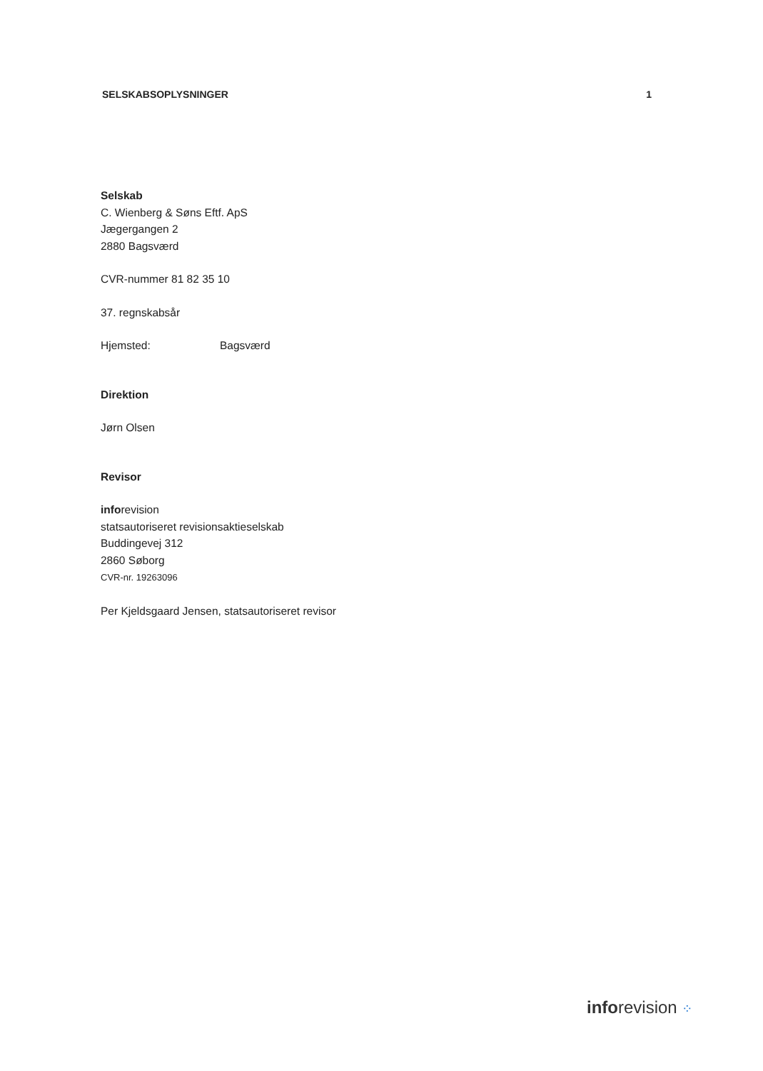SELSKABSOPLYSNINGER 1
Selskab
C. Wienberg & Søns Eftf. ApS
Jægergangen 2
2880 Bagsværd
CVR-nummer 81 82 35 10
37. regnskabsår
Hjemsted: Bagsværd
Direktion
Jørn Olsen
Revisor
inforevision
statsautoriseret revisionsaktieselskab
Buddingevej 312
2860 Søborg
CVR-nr. 19263096
Per Kjeldsgaard Jensen, statsautoriseret revisor
inforevision ⁘